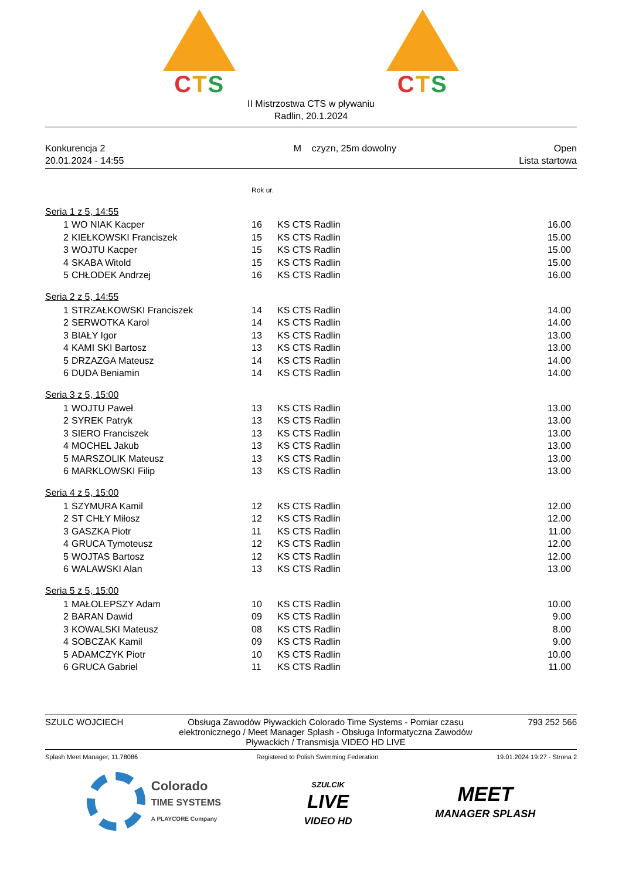CTS CTS
II Mistrzostwa CTS w pływaniu
Radlin, 20.1.2024
Konkurencja 2
20.01.2024 - 14:55
M czyzn, 25m dowolny Open
Lista startowa
| | | Rok ur. | | |
| Seria 1 z 5, 14:55 | | | | |
| 1 | WO NIAK Kacper | 16 | KS CTS Radlin | 16.00 |
| 2 | KIEŁKOWSKI Franciszek | 15 | KS CTS Radlin | 15.00 |
| 3 | WOJTU Kacper | 15 | KS CTS Radlin | 15.00 |
| 4 | SKABA Witold | 15 | KS CTS Radlin | 15.00 |
| 5 | CHŁODEK Andrzej | 16 | KS CTS Radlin | 16.00 |
| Seria 2 z 5, 14:55 | | | | |
| 1 | STRZAŁKOWSKI Franciszek | 14 | KS CTS Radlin | 14.00 |
| 2 | SERWOTKA Karol | 14 | KS CTS Radlin | 14.00 |
| 3 | BIAŁY Igor | 13 | KS CTS Radlin | 13.00 |
| 4 | KAMI SKI Bartosz | 13 | KS CTS Radlin | 13.00 |
| 5 | DRZAZGA Mateusz | 14 | KS CTS Radlin | 14.00 |
| 6 | DUDA Beniamin | 14 | KS CTS Radlin | 14.00 |
| Seria 3 z 5, 15:00 | | | | |
| 1 | WOJTU Paweł | 13 | KS CTS Radlin | 13.00 |
| 2 | SYREK Patryk | 13 | KS CTS Radlin | 13.00 |
| 3 | SIERO Franciszek | 13 | KS CTS Radlin | 13.00 |
| 4 | MOCHEL Jakub | 13 | KS CTS Radlin | 13.00 |
| 5 | MARSZOLIK Mateusz | 13 | KS CTS Radlin | 13.00 |
| 6 | MARKLOWSKI Filip | 13 | KS CTS Radlin | 13.00 |
| Seria 4 z 5, 15:00 | | | | |
| 1 | SZYMURA Kamil | 12 | KS CTS Radlin | 12.00 |
| 2 | ST CHŁY Miłosz | 12 | KS CTS Radlin | 12.00 |
| 3 | GASZKA Piotr | 11 | KS CTS Radlin | 11.00 |
| 4 | GRUCA Tymoteusz | 12 | KS CTS Radlin | 12.00 |
| 5 | WOJTAS Bartosz | 12 | KS CTS Radlin | 12.00 |
| 6 | WALAWSKI Alan | 13 | KS CTS Radlin | 13.00 |
| Seria 5 z 5, 15:00 | | | | |
| 1 | MAŁOLEPSZY Adam | 10 | KS CTS Radlin | 10.00 |
| 2 | BARAN Dawid | 09 | KS CTS Radlin | 9.00 |
| 3 | KOWALSKI Mateusz | 08 | KS CTS Radlin | 8.00 |
| 4 | SOBCZAK Kamil | 09 | KS CTS Radlin | 9.00 |
| 5 | ADAMCZYK Piotr | 10 | KS CTS Radlin | 10.00 |
| 6 | GRUCA Gabriel | 11 | KS CTS Radlin | 11.00 |
SZULC WOJCIECH Obsługa Zawodów Pływackich Colorado Time Systems - Pomiar czasu elektronicznego / Meet Manager Splash - Obsługa Informatyczna Zawodów Pływackich / Transmisja VIDEO HD LIVE
793 252 566
Splash Meet Manager, 11.78086 Registered to Polish Swimming Federation
19.01.2024 19:27 - Strona 2
Colorado
TIME SYSTEMS
A PLAYCORE Company
SZULCIK
LIVE
VIDEO HD
MEET
MANAGER SPLASH